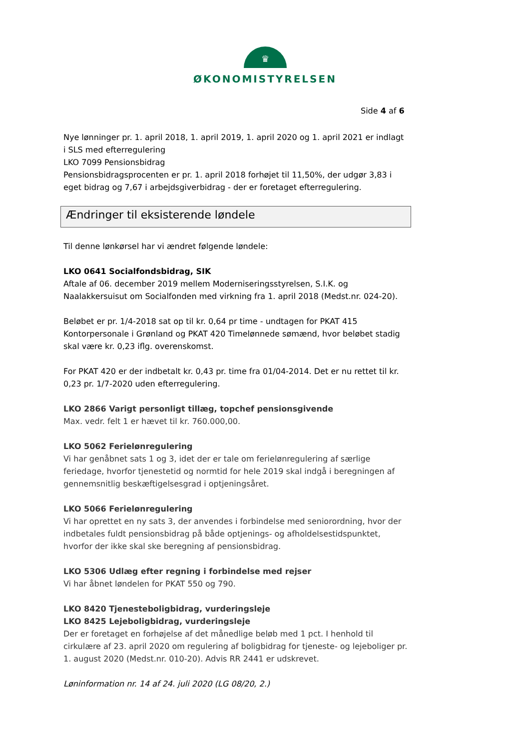♛
ØKONOMISTYRELSEN
Side 4 af 6
Nye lønninger pr. 1. april 2018, 1. april 2019, 1. april 2020 og 1. april 2021 er indlagt i SLS med efterregulering
LKO 7099 Pensionsbidrag
Pensionsbidragsprocenten er pr. 1. april 2018 forhøjet til 11,50%, der udgør 3,83 i eget bidrag og 7,67 i arbejdsgiverbidrag - der er foretaget efterregulering.
Ændringer til eksisterende løndele
Til denne lønkørsel har vi ændret følgende løndele:
LKO 0641 Socialfondsbidrag, SIK
Aftale af 06. december 2019 mellem Moderniseringsstyrelsen, S.I.K. og Naalakkersuisut om Socialfonden med virkning fra 1. april 2018 (Medst.nr. 024-20).
Beløbet er pr. 1/4-2018 sat op til kr. 0,64 pr time - undtagen for PKAT 415 Kontorpersonale i Grønland og PKAT 420 Timelønnede sømænd, hvor beløbet stadig skal være kr. 0,23 iflg. overenskomst.
For PKAT 420 er der indbetalt kr. 0,43 pr. time fra 01/04-2014. Det er nu rettet til kr. 0,23 pr. 1/7-2020 uden efterregulering.
LKO 2866 Varigt personligt tillæg, topchef pensionsgivende
Max. vedr. felt 1 er hævet til kr. 760.000,00.
LKO 5062 Feriel­ønregulering
Vi har genåbnet sats 1 og 3, idet der er tale om feriel­ønregulering af særlige feriedage, hvorfor tjenestetid og normtid for hele 2019 skal indgå i beregningen af gennemsnitlig beskæftigelsesgrad i optjeningsåret.
LKO 5066 Feriel­ønregulering
Vi har oprettet en ny sats 3, der anvendes i forbindelse med seniorordning, hvor der indbetales fuldt pensionsbidrag på både optjenings- og afholdelsestidspunktet, hvorfor der ikke skal ske beregning af pensionsbidrag.
LKO 5306 Udlæg efter regning i forbindelse med rejser
Vi har åbnet løndelen for PKAT 550 og 790.
LKO 8420 Tjenesteboligbidrag, vurderingsleje
LKO 8425 Lejeboligbidrag, vurderingsleje
Der er foretaget en forhøjelse af det månedlige beløb med 1 pct. I henhold til cirkulære af 23. april 2020 om regulering af boligbidrag for tjeneste- og lejeboliger pr. 1. august 2020 (Medst.nr. 010-20). Advis RR 2441 er udskrevet.
Løninformation nr. 14 af 24. juli 2020 (LG 08/20, 2.)